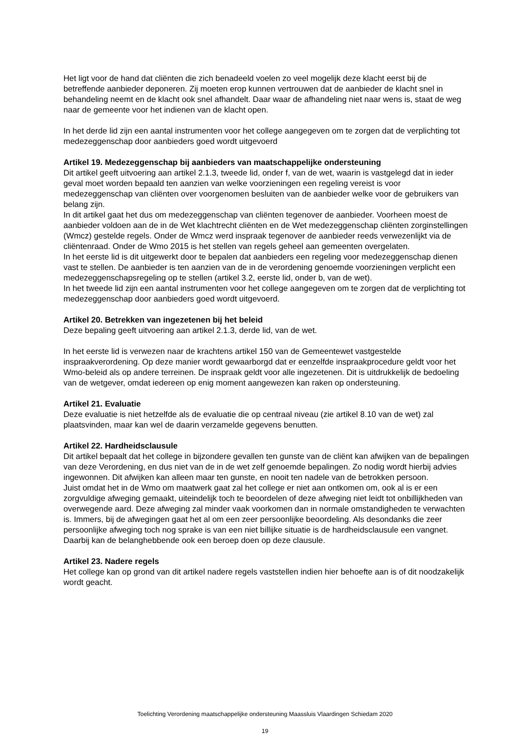Het ligt voor de hand dat cliënten die zich benadeeld voelen zo veel mogelijk deze klacht eerst bij de betreffende aanbieder deponeren. Zij moeten erop kunnen vertrouwen dat de aanbieder de klacht snel in behandeling neemt en de klacht ook snel afhandelt. Daar waar de afhandeling niet naar wens is, staat de weg naar de gemeente voor het indienen van de klacht open.
In het derde lid zijn een aantal instrumenten voor het college aangegeven om te zorgen dat de verplichting tot medezeggenschap door aanbieders goed wordt uitgevoerd
Artikel 19. Medezeggenschap bij aanbieders van maatschappelijke ondersteuning
Dit artikel geeft uitvoering aan artikel 2.1.3, tweede lid, onder f, van de wet, waarin is vastgelegd dat in ieder geval moet worden bepaald ten aanzien van welke voorzieningen een regeling vereist is voor medezeggenschap van cliënten over voorgenomen besluiten van de aanbieder welke voor de gebruikers van belang zijn.
In dit artikel gaat het dus om medezeggenschap van cliënten tegenover de aanbieder. Voorheen moest de aanbieder voldoen aan de in de Wet klachtrecht cliënten en de Wet medezeggenschap cliënten zorginstellingen (Wmcz) gestelde regels. Onder de Wmcz werd inspraak tegenover de aanbieder reeds verwezenlijkt via de cliëntenraad. Onder de Wmo 2015 is het stellen van regels geheel aan gemeenten overgelaten.
In het eerste lid is dit uitgewerkt door te bepalen dat aanbieders een regeling voor medezeggenschap dienen vast te stellen. De aanbieder is ten aanzien van de in de verordening genoemde voorzieningen verplicht een medezeggenschapsregeling op te stellen (artikel 3.2, eerste lid, onder b, van de wet).
In het tweede lid zijn een aantal instrumenten voor het college aangegeven om te zorgen dat de verplichting tot medezeggenschap door aanbieders goed wordt uitgevoerd.
Artikel 20. Betrekken van ingezetenen bij het beleid
Deze bepaling geeft uitvoering aan artikel 2.1.3, derde lid, van de wet.
In het eerste lid is verwezen naar de krachtens artikel 150 van de Gemeentewet vastgestelde inspraakverordening. Op deze manier wordt gewaarborgd dat er eenzelfde inspraakprocedure geldt voor het Wmo-beleid als op andere terreinen. De inspraak geldt voor alle ingezetenen. Dit is uitdrukkelijk de bedoeling van de wetgever, omdat iedereen op enig moment aangewezen kan raken op ondersteuning.
Artikel 21. Evaluatie
Deze evaluatie is niet hetzelfde als de evaluatie die op centraal niveau (zie artikel 8.10 van de wet) zal plaatsvinden, maar kan wel de daarin verzamelde gegevens benutten.
Artikel 22. Hardheidsclausule
Dit artikel bepaalt dat het college in bijzondere gevallen ten gunste van de cliënt kan afwijken van de bepalingen van deze Verordening, en dus niet van de in de wet zelf genoemde bepalingen. Zo nodig wordt hierbij advies ingewonnen. Dit afwijken kan alleen maar ten gunste, en nooit ten nadele van de betrokken persoon.
Juist omdat het in de Wmo om maatwerk gaat zal het college er niet aan ontkomen om, ook al is er een zorgvuldige afweging gemaakt, uiteindelijk toch te beoordelen of deze afweging niet leidt tot onbillijkheden van overwegende aard. Deze afweging zal minder vaak voorkomen dan in normale omstandigheden te verwachten is. Immers, bij de afwegingen gaat het al om een zeer persoonlijke beoordeling. Als desondanks die zeer persoonlijke afweging toch nog sprake is van een niet billijke situatie is de hardheidsclausule een vangnet. Daarbij kan de belanghebbende ook een beroep doen op deze clausule.
Artikel 23. Nadere regels
Het college kan op grond van dit artikel nadere regels vaststellen indien hier behoefte aan is of dit noodzakelijk wordt geacht.
Toelichting Verordening maatschappelijke ondersteuning Maassluis Vlaardingen Schiedam 2020
19